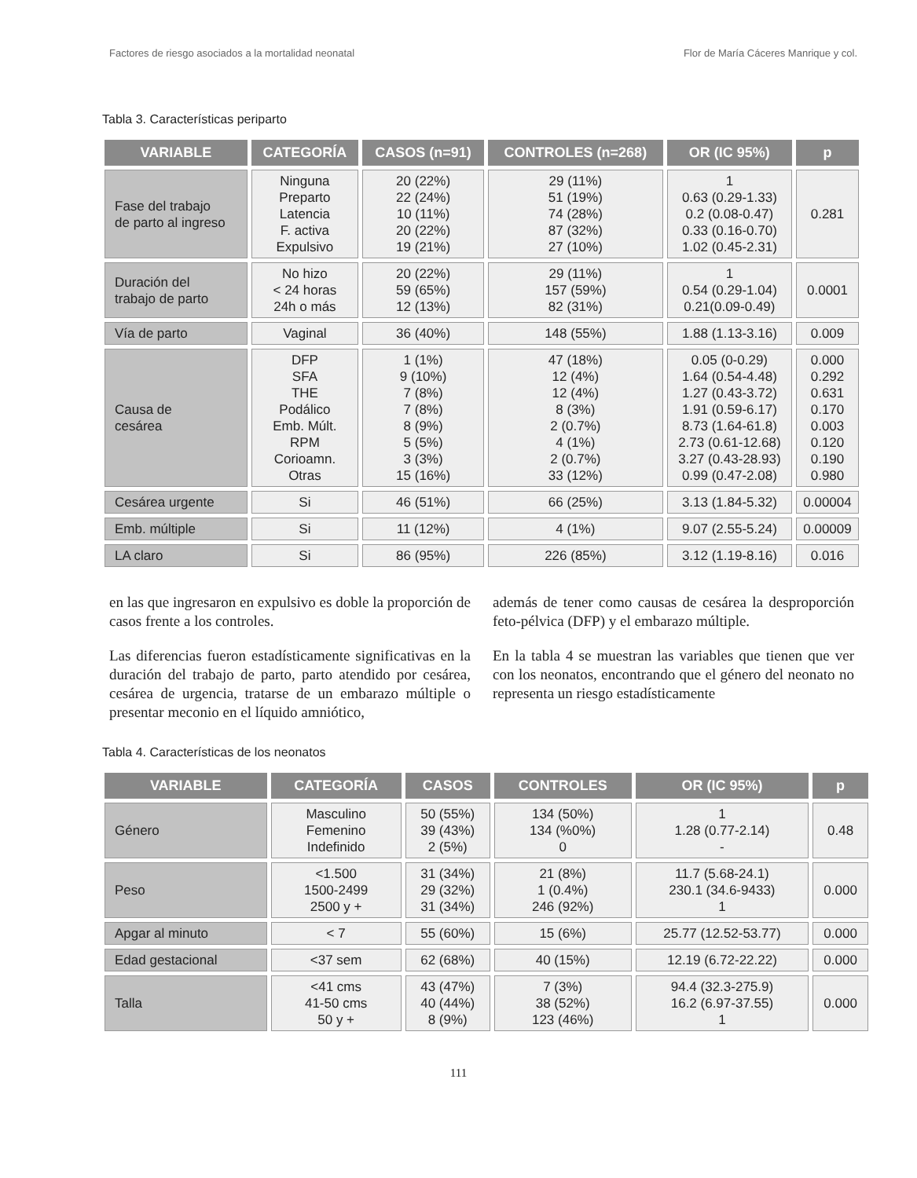Factores de riesgo asociados a la mortalidad neonatal Flor de María Cáceres Manrique y col.
Tabla 3. Características periparto
| VARIABLE | CATEGORÍA | CASOS (n=91) | CONTROLES (n=268) | OR (IC 95%) | p |
| --- | --- | --- | --- | --- | --- |
| Fase del trabajo de parto al ingreso | Ninguna Preparto Latencia F. activa Expulsivo | 20 (22%) 22 (24%) 10 (11%) 20 (22%) 19 (21%) | 29 (11%) 51 (19%) 74 (28%) 87 (32%) 27 (10%) | 1 0.63 (0.29-1.33) 0.2 (0.08-0.47) 0.33 (0.16-0.70) 1.02 (0.45-2.31) | 0.281 |
| Duración del trabajo de parto | No hizo < 24 horas 24h o más | 20 (22%) 59 (65%) 12 (13%) | 29 (11%) 157 (59%) 82 (31%) | 1 0.54 (0.29-1.04) 0.21(0.09-0.49) | 0.0001 |
| Vía de parto | Vaginal | 36 (40%) | 148 (55%) | 1.88 (1.13-3.16) | 0.009 |
| Causa de cesárea | DFP SFA THE Podálico Emb. Múlt. RPM Corioamn. Otras | 1 (1%) 9 (10%) 7 (8%) 7 (8%) 8 (9%) 5 (5%) 3 (3%) 15 (16%) | 47 (18%) 12 (4%) 12 (4%) 8 (3%) 2 (0.7%) 4 (1%) 2 (0.7%) 33 (12%) | 0.05 (0-0.29) 1.64 (0.54-4.48) 1.27 (0.43-3.72) 1.91 (0.59-6.17) 8.73 (1.64-61.8) 2.73 (0.61-12.68) 3.27 (0.43-28.93) 0.99 (0.47-2.08) | 0.000 0.292 0.631 0.170 0.003 0.120 0.190 0.980 |
| Cesárea urgente | Si | 46 (51%) | 66 (25%) | 3.13 (1.84-5.32) | 0.00004 |
| Emb. múltiple | Si | 11 (12%) | 4 (1%) | 9.07 (2.55-5.24) | 0.00009 |
| LA claro | Si | 86 (95%) | 226 (85%) | 3.12 (1.19-8.16) | 0.016 |
en las que ingresaron en expulsivo es doble la proporción de casos frente a los controles.
Las diferencias fueron estadísticamente significativas en la duración del trabajo de parto, parto atendido por cesárea, cesárea de urgencia, tratarse de un embarazo múltiple o presentar meconio en el líquido amniótico,
además de tener como causas de cesárea la desproporción feto-pélvica (DFP) y el embarazo múltiple.
En la tabla 4 se muestran las variables que tienen que ver con los neonatos, encontrando que el género del neonato no representa un riesgo estadísticamente
Tabla 4. Características de los neonatos
| VARIABLE | CATEGORÍA | CASOS | CONTROLES | OR (IC 95%) | p |
| --- | --- | --- | --- | --- | --- |
| Género | Masculino Femenino Indefinido | 50 (55%) 39 (43%) 2 (5%) | 134 (50%) 134 (%0%) 0 | 1 1.28 (0.77-2.14) - | 0.48 |
| Peso | <1.500 1500-2499 2500 y + | 31 (34%) 29 (32%) 31 (34%) | 21 (8%) 1 (0.4%) 246 (92%) | 11.7 (5.68-24.1) 230.1 (34.6-9433) 1 | 0.000 |
| Apgar al minuto | < 7 | 55 (60%) | 15 (6%) | 25.77 (12.52-53.77) | 0.000 |
| Edad gestacional | <37 sem | 62 (68%) | 40 (15%) | 12.19 (6.72-22.22) | 0.000 |
| Talla | <41 cms 41-50 cms 50 y + | 43 (47%) 40 (44%) 8 (9%) | 7 (3%) 38 (52%) 123 (46%) | 94.4 (32.3-275.9) 16.2 (6.97-37.55) 1 | 0.000 |
111